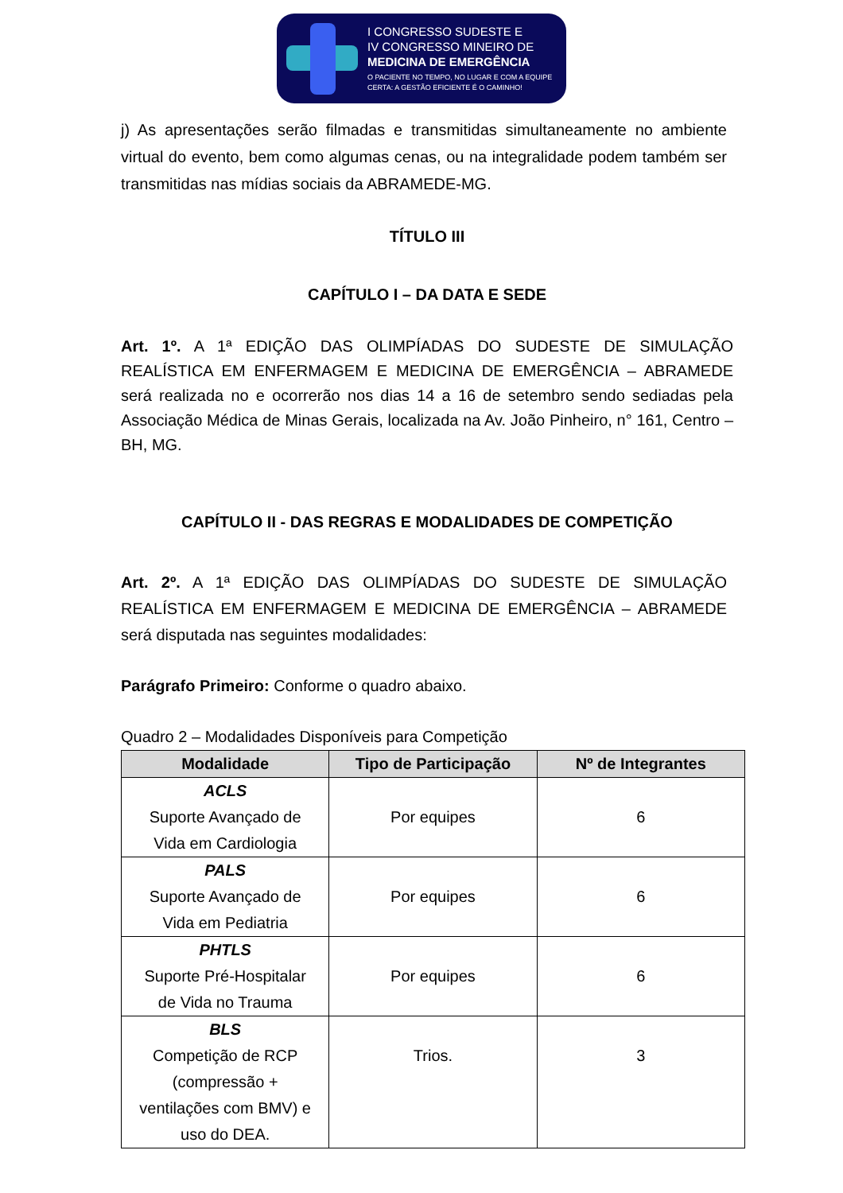I CONGRESSO SUDESTE E
IV CONGRESSO MINEIRO DE
MEDICINA DE EMERGÊNCIA
O PACIENTE NO TEMPO, NO LUGAR E COM A EQUIPE
CERTA: A GESTÃO EFICIENTE É O CAMINHO!
j) As apresentações serão filmadas e transmitidas simultaneamente no ambiente virtual do evento, bem como algumas cenas, ou na integralidade podem também ser transmitidas nas mídias sociais da ABRAMEDE-MG.
TÍTULO III
CAPÍTULO I – DA DATA E SEDE
Art. 1º. A 1ª EDIÇÃO DAS OLIMPÍADAS DO SUDESTE DE SIMULAÇÃO REALÍSTICA EM ENFERMAGEM E MEDICINA DE EMERGÊNCIA – ABRAMEDE será realizada no e ocorrerão nos dias 14 a 16 de setembro sendo sediadas pela Associação Médica de Minas Gerais, localizada na Av. João Pinheiro, n° 161, Centro – BH, MG.
CAPÍTULO II - DAS REGRAS E MODALIDADES DE COMPETIÇÃO
Art. 2º. A 1ª EDIÇÃO DAS OLIMPÍADAS DO SUDESTE DE SIMULAÇÃO REALÍSTICA EM ENFERMAGEM E MEDICINA DE EMERGÊNCIA – ABRAMEDE será disputada nas seguintes modalidades:
Parágrafo Primeiro: Conforme o quadro abaixo.
Quadro 2 – Modalidades Disponíveis para Competição
| Modalidade | Tipo de Participação | Nº de Integrantes |
| --- | --- | --- |
| ACLS Suporte Avançado de Vida em Cardiologia | Por equipes | 6 |
| PALS Suporte Avançado de Vida em Pediatria | Por equipes | 6 |
| PHTLS Suporte Pré-Hospitalar de Vida no Trauma | Por equipes | 6 |
| BLS Competição de RCP (compressão + ventilações com BMV) e uso do DEA. | Trios. | 3 |